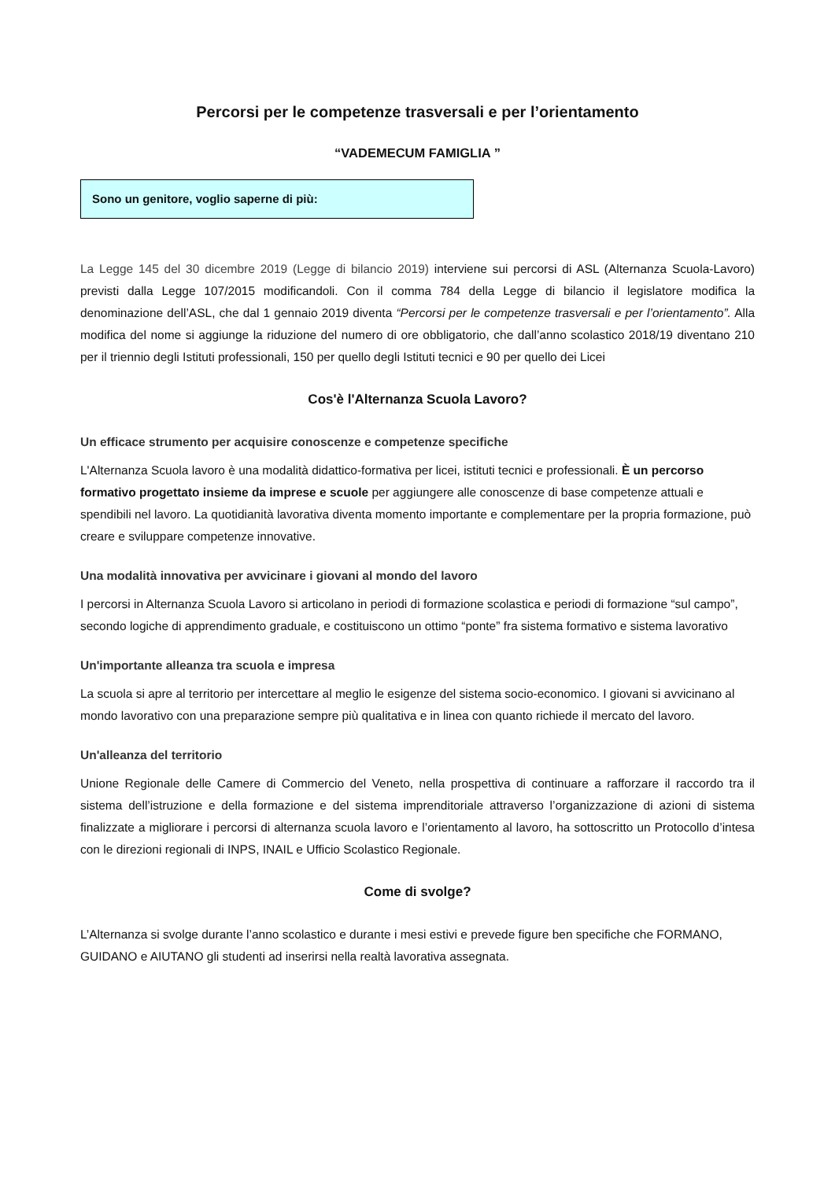Percorsi per le competenze trasversali e per l’orientamento
“VADEMECUM FAMIGLIA ”
Sono un genitore, voglio saperne di più:
La Legge 145 del 30 dicembre 2019 (Legge di bilancio 2019) interviene sui percorsi di ASL (Alternanza Scuola-Lavoro) previsti dalla Legge 107/2015 modificandoli. Con il comma 784 della Legge di bilancio il legislatore modifica la denominazione dell’ASL, che dal 1 gennaio 2019 diventa “Percorsi per le competenze trasversali e per l’orientamento”. Alla modifica del nome si aggiunge la riduzione del numero di ore obbligatorio, che dall’anno scolastico 2018/19 diventano 210 per il triennio degli Istituti professionali, 150 per quello degli Istituti tecnici e 90 per quello dei Licei
Cos'è l'Alternanza Scuola Lavoro?
Un efficace strumento per acquisire conoscenze e competenze specifiche
L'Alternanza Scuola lavoro è una modalità didattico-formativa per licei, istituti tecnici e professionali. È un percorso formativo progettato insieme da imprese e scuole per aggiungere alle conoscenze di base competenze attuali e spendibili nel lavoro. La quotidianità lavorativa diventa momento importante e complementare per la propria formazione, può creare e sviluppare competenze innovative.
Una modalità innovativa per avvicinare i giovani al mondo del lavoro
I percorsi in Alternanza Scuola Lavoro si articolano in periodi di formazione scolastica e periodi di formazione “sul campo”, secondo logiche di apprendimento graduale, e costituiscono un ottimo “ponte” fra sistema formativo e sistema lavorativo
Un'importante alleanza tra scuola e impresa
La scuola si apre al territorio per intercettare al meglio le esigenze del sistema socio-economico. I giovani si avvicinano al mondo lavorativo con una preparazione sempre più qualitativa e in linea con quanto richiede il mercato del lavoro.
Un'alleanza del territorio
Unione Regionale delle Camere di Commercio del Veneto, nella prospettiva di continuare a rafforzare il raccordo tra il sistema dell’istruzione e della formazione e del sistema imprenditoriale attraverso l’organizzazione di azioni di sistema finalizzate a migliorare i percorsi di alternanza scuola lavoro e l’orientamento al lavoro, ha sottoscritto un Protocollo d’intesa con le direzioni regionali di INPS, INAIL e Ufficio Scolastico Regionale.
Come di svolge?
L’Alternanza si svolge durante l’anno scolastico e durante i mesi estivi e prevede figure ben specifiche che FORMANO, GUIDANO e AIUTANO gli studenti ad inserirsi nella realtà lavorativa assegnata.